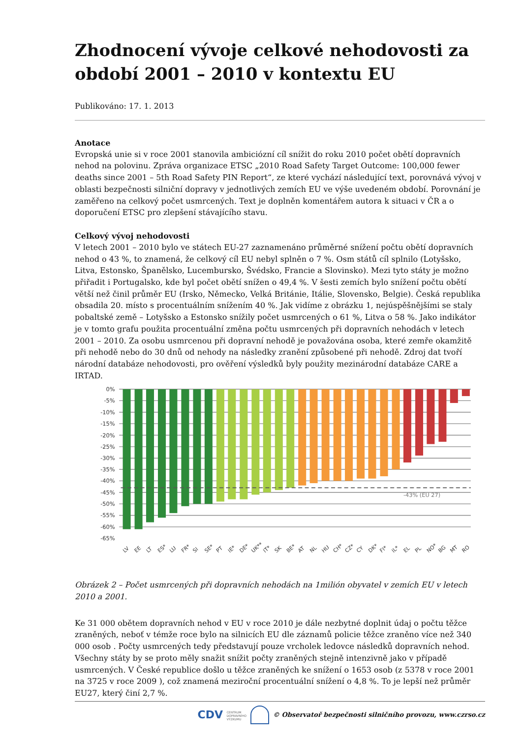Zhodnocení vývoje celkové nehodovosti za období 2001 – 2010 v kontextu EU
Publikováno: 17. 1. 2013
Anotace
Evropská unie si v roce 2001 stanovila ambiciózní cíl snížit do roku 2010 počet obětí dopravních nehod na polovinu. Zpráva organizace ETSC „2010 Road Safety Target Outcome: 100,000 fewer deaths since 2001 – 5th Road Safety PIN Report“, ze které vychází následující text, porovnává vývoj v oblasti bezpečnosti silniční dopravy v jednotlivých zemích EU ve výše uvedeném období. Porovnání je zaměřeno na celkový počet usmrcených. Text je doplněn komentářem autora k situaci v ČR a o doporučení ETSC pro zlepšení stávajícího stavu.
Celkový vývoj nehodovosti
V letech 2001 – 2010 bylo ve státech EU-27 zaznamenáno průměrné snížení počtu obětí dopravních nehod o 43 %, to znamená, že celkový cíl EU nebyl splněn o 7 %. Osm států cíl splnilo (Lotyšsko, Litva, Estonsko, Španělsko, Lucembursko, Švédsko, Francie a Slovinsko). Mezi tyto státy je možno přiřadit i Portugalsko, kde byl počet obětí snížen o 49,4 %. V šesti zemích bylo snížení počtu obětí větší než činil průměr EU (Irsko, Německo, Velká Británie, Itálie, Slovensko, Belgie). Česká republika obsadila 20. místo s procentuálním snížením 40 %. Jak vidíme z obrázku 1, nejúspěšnějšími se staly pobaltské země – Lotyšsko a Estonsko snížily počet usmrcených o 61 %, Litva o 58 %. Jako indikátor je v tomto grafu použita procentuální změna počtu usmrcených při dopravních nehodách v letech 2001 – 2010. Za osobu usmrcenou při dopravní nehodě je považována osoba, které zemře okamžitě při nehodě nebo do 30 dnů od nehody na následky zranění způsobené při nehodě. Zdroj dat tvoří národní databáze nehodovosti, pro ověření výsledků byly použity mezinárodní databáze CARE a IRTAD.
0%
-5%
-10%
-15%
-20%
-25%
-30%
-35%
-40%
-45%
-50%
-55%
-60%
-65%
-43% (EU 27)
LV
EE
LT
ES*
LU
FR*
SI
SE*
PT
IE*
DE*
UK**
IT*
SK
BE*
AT
NL
HU
CH*
CZ*
CY
DK*
FI*
IL*
EL
PL
NO*
BG
MT
RO
Obrázek 2 – Počet usmrcených při dopravních nehodách na 1milión obyvatel v zemích EU v letech 2010 a 2001.
Ke 31 000 obětem dopravních nehod v EU v roce 2010 je dále nezbytné doplnit údaj o počtu těžce zraněných, neboť v témže roce bylo na silnicích EU dle záznamů policie těžce zraněno více než 340 000 osob . Počty usmrcených tedy představují pouze vrcholek ledovce následků dopravních nehod. Všechny státy by se proto měly snažit snížit počty zraněných stejně intenzivně jako v případě usmrcených. V České republice došlo u těžce zraněných ke snížení o 1653 osob (z 5378 v roce 2001 na 3725 v roce 2009 ), což znamená meziroční procentuální snížení o 4,8 %. To je lepší než průměr EU27, který činí 2,7 %.
CDV CENTRUM
DOPRAVNÍHO
VÝZKUMU © Observatoř bezpečnosti silničního provozu, www.czrso.cz